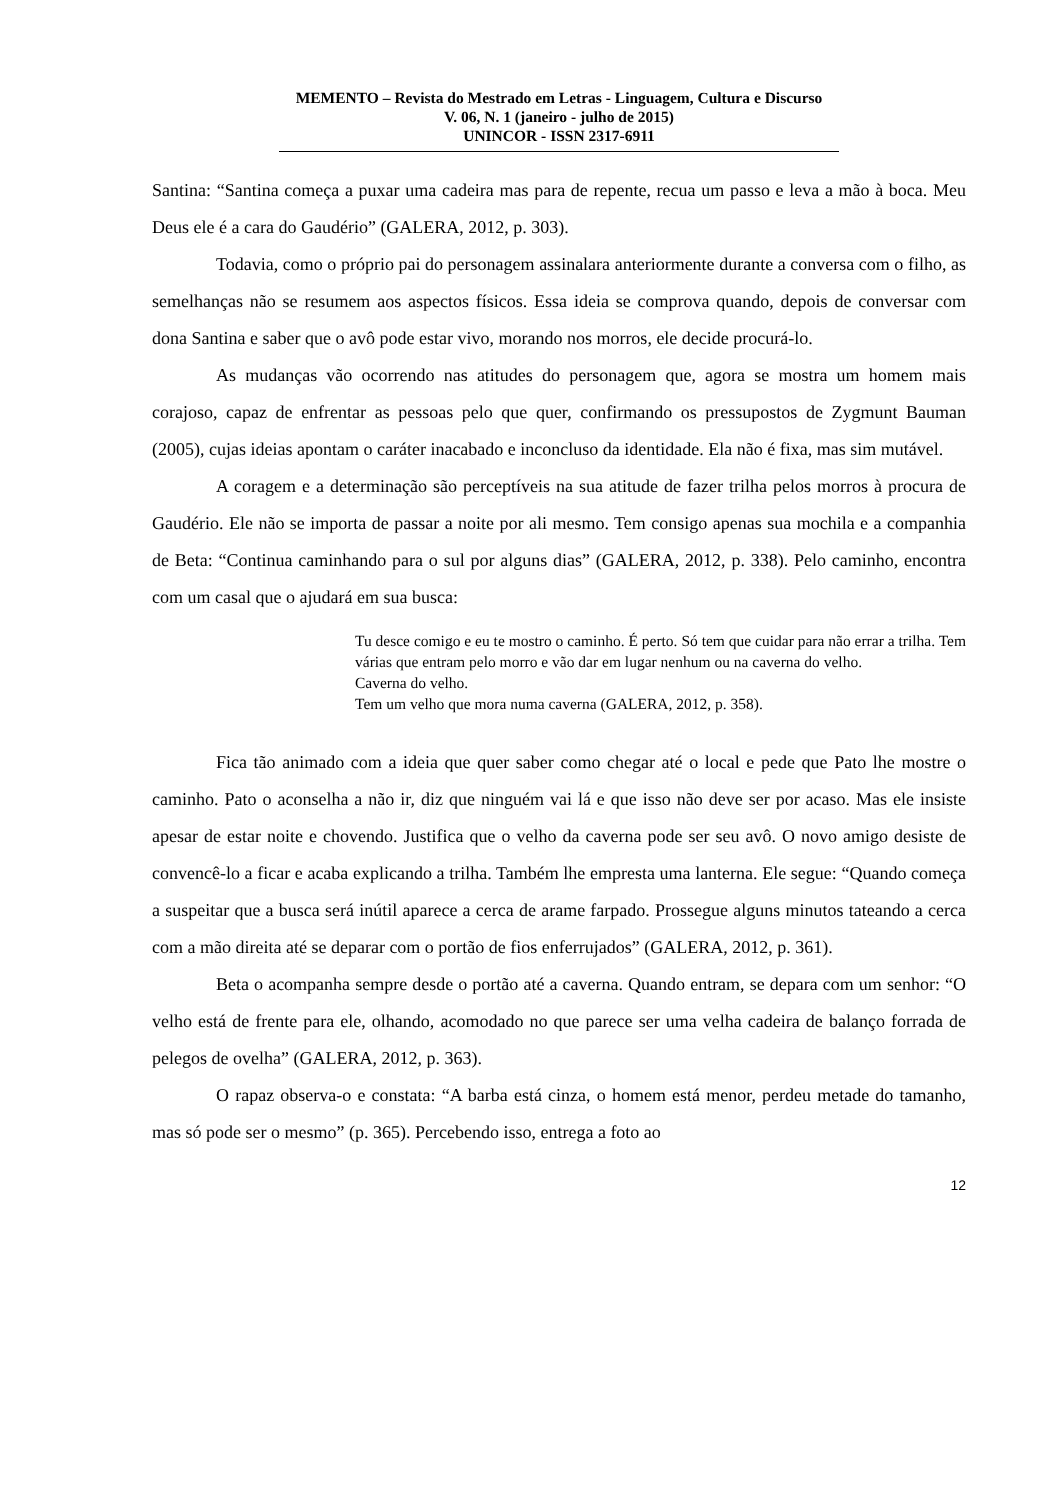MEMENTO – Revista do Mestrado em Letras - Linguagem, Cultura e Discurso
V. 06, N. 1 (janeiro - julho de 2015)
UNINCOR - ISSN 2317-6911
Santina: “Santina começa a puxar uma cadeira mas para de repente, recua um passo e leva a mão à boca. Meu Deus ele é a cara do Gaudério” (GALERA, 2012, p. 303).
Todavia, como o próprio pai do personagem assinalara anteriormente durante a conversa com o filho, as semelhanças não se resumem aos aspectos físicos. Essa ideia se comprova quando, depois de conversar com dona Santina e saber que o avô pode estar vivo, morando nos morros, ele decide procurá-lo.
As mudanças vão ocorrendo nas atitudes do personagem que, agora se mostra um homem mais corajoso, capaz de enfrentar as pessoas pelo que quer, confirmando os pressupostos de Zygmunt Bauman (2005), cujas ideias apontam o caráter inacabado e inconcluso da identidade. Ela não é fixa, mas sim mutável.
A coragem e a determinação são perceptíveis na sua atitude de fazer trilha pelos morros à procura de Gaudério. Ele não se importa de passar a noite por ali mesmo. Tem consigo apenas sua mochila e a companhia de Beta: “Continua caminhando para o sul por alguns dias” (GALERA, 2012, p. 338). Pelo caminho, encontra com um casal que o ajudará em sua busca:
Tu desce comigo e eu te mostro o caminho. É perto. Só tem que cuidar para não errar a trilha. Tem várias que entram pelo morro e vão dar em lugar nenhum ou na caverna do velho.
Caverna do velho.
Tem um velho que mora numa caverna (GALERA, 2012, p. 358).
Fica tão animado com a ideia que quer saber como chegar até o local e pede que Pato lhe mostre o caminho. Pato o aconselha a não ir, diz que ninguém vai lá e que isso não deve ser por acaso. Mas ele insiste apesar de estar noite e chovendo. Justifica que o velho da caverna pode ser seu avô. O novo amigo desiste de convencê-lo a ficar e acaba explicando a trilha. Também lhe empresta uma lanterna. Ele segue: “Quando começa a suspeitar que a busca será inútil aparece a cerca de arame farpado. Prossegue alguns minutos tateando a cerca com a mão direita até se deparar com o portão de fios enferrujados” (GALERA, 2012, p. 361).
Beta o acompanha sempre desde o portão até a caverna. Quando entram, se depara com um senhor: “O velho está de frente para ele, olhando, acomodado no que parece ser uma velha cadeira de balanço forrada de pelegos de ovelha” (GALERA, 2012, p. 363).
O rapaz observa-o e constata: “A barba está cinza, o homem está menor, perdeu metade do tamanho, mas só pode ser o mesmo” (p. 365). Percebendo isso, entrega a foto ao
12